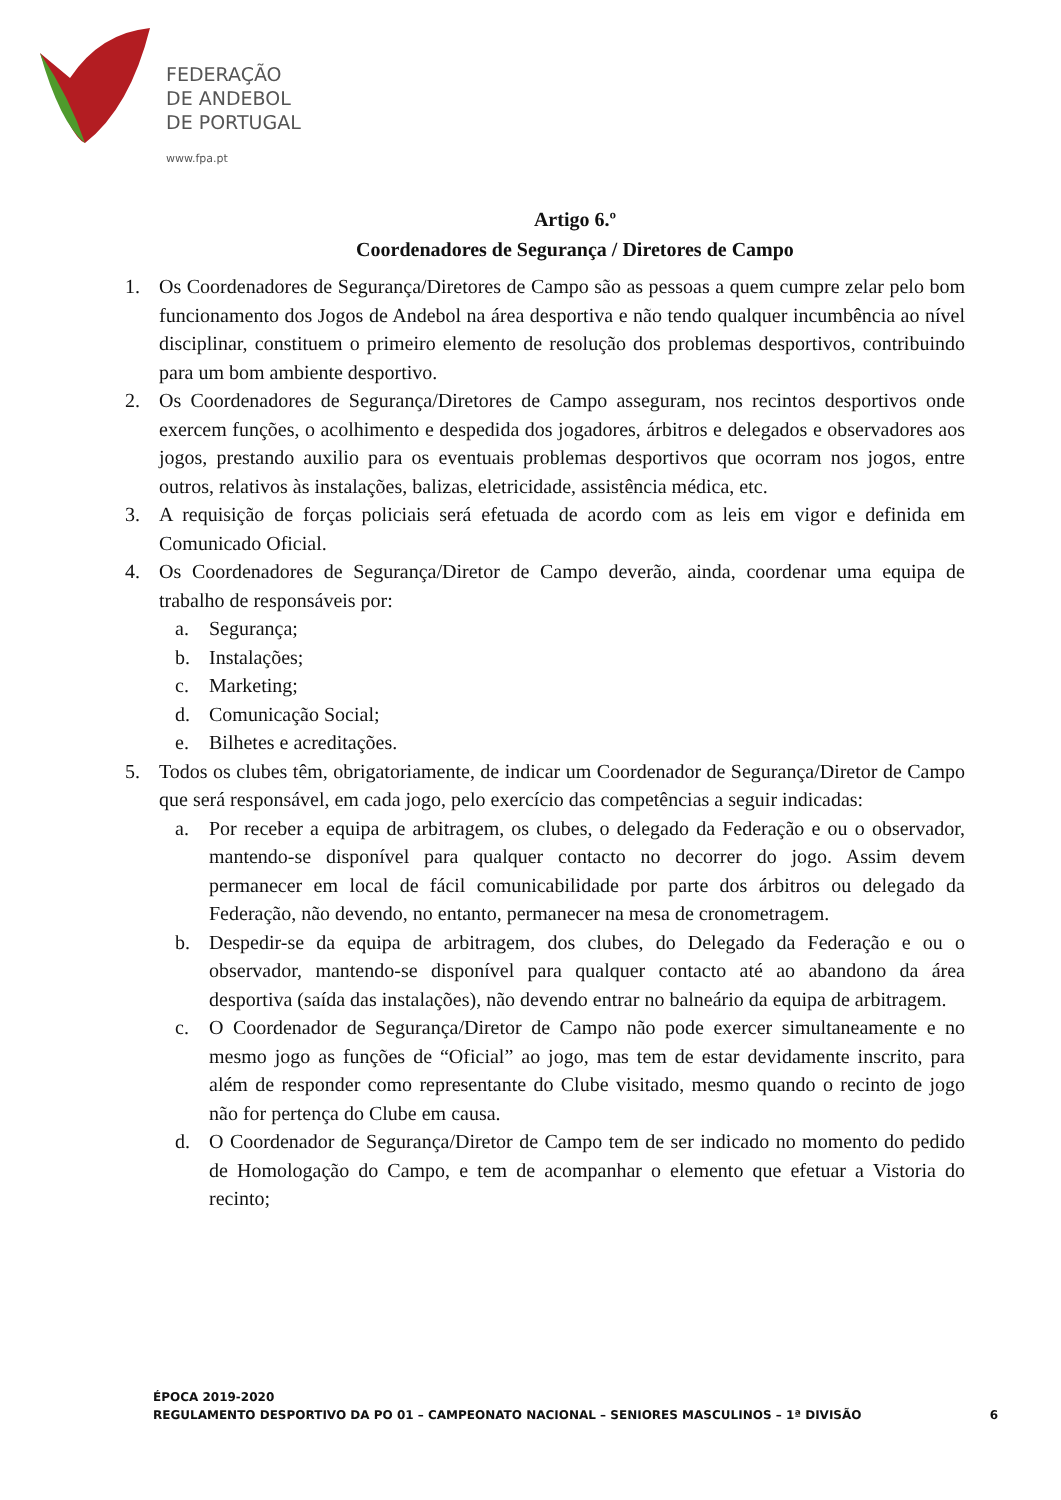FEDERAÇÃO
DE ANDEBOL
DE PORTUGAL
www.fpa.pt
Artigo 6.º
Coordenadores de Segurança / Diretores de Campo
1. Os Coordenadores de Segurança/Diretores de Campo são as pessoas a quem cumpre zelar pelo bom funcionamento dos Jogos de Andebol na área desportiva e não tendo qualquer incumbência ao nível disciplinar, constituem o primeiro elemento de resolução dos problemas desportivos, contribuindo para um bom ambiente desportivo.
2. Os Coordenadores de Segurança/Diretores de Campo asseguram, nos recintos desportivos onde exercem funções, o acolhimento e despedida dos jogadores, árbitros e delegados e observadores aos jogos, prestando auxilio para os eventuais problemas desportivos que ocorram nos jogos, entre outros, relativos às instalações, balizas, eletricidade, assistência médica, etc.
3. A requisição de forças policiais será efetuada de acordo com as leis em vigor e definida em Comunicado Oficial.
4. Os Coordenadores de Segurança/Diretor de Campo deverão, ainda, coordenar uma equipa de trabalho de responsáveis por:
a. Segurança;
b. Instalações;
c. Marketing;
d. Comunicação Social;
e. Bilhetes e acreditações.
5. Todos os clubes têm, obrigatoriamente, de indicar um Coordenador de Segurança/Diretor de Campo que será responsável, em cada jogo, pelo exercício das competências a seguir indicadas:
a. Por receber a equipa de arbitragem, os clubes, o delegado da Federação e ou o observador, mantendo-se disponível para qualquer contacto no decorrer do jogo. Assim devem permanecer em local de fácil comunicabilidade por parte dos árbitros ou delegado da Federação, não devendo, no entanto, permanecer na mesa de cronometragem.
b. Despedir-se da equipa de arbitragem, dos clubes, do Delegado da Federação e ou o observador, mantendo-se disponível para qualquer contacto até ao abandono da área desportiva (saída das instalações), não devendo entrar no balneário da equipa de arbitragem.
c. O Coordenador de Segurança/Diretor de Campo não pode exercer simultaneamente e no mesmo jogo as funções de “Oficial” ao jogo, mas tem de estar devidamente inscrito, para além de responder como representante do Clube visitado, mesmo quando o recinto de jogo não for pertença do Clube em causa.
d. O Coordenador de Segurança/Diretor de Campo tem de ser indicado no momento do pedido de Homologação do Campo, e tem de acompanhar o elemento que efetuar a Vistoria do recinto;
ÉPOCA 2019-2020
REGULAMENTO DESPORTIVO DA PO 01 – CAMPEONATO NACIONAL – SENIORES MASCULINOS – 1ª DIVISÃO
6